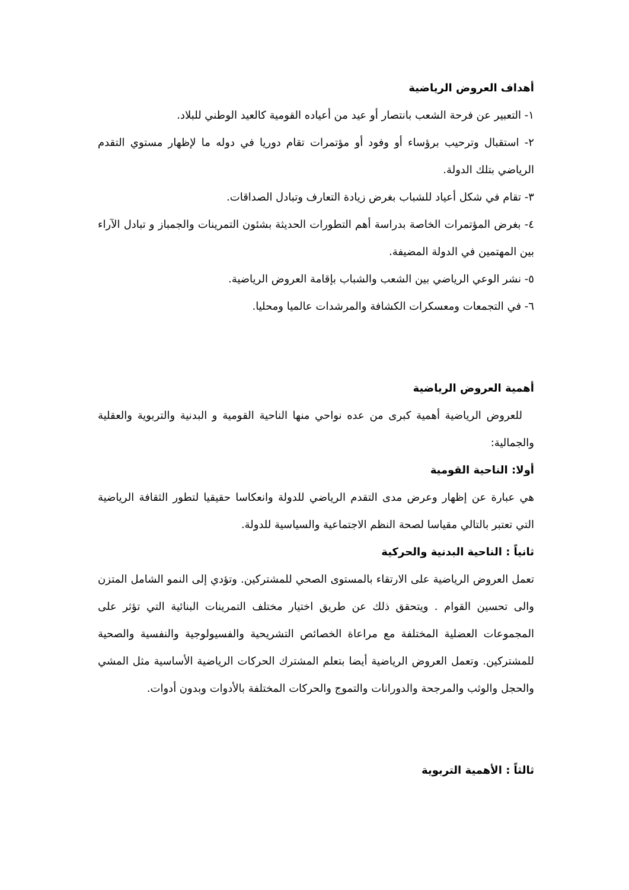أهداف العروض الرياضية
١- التعبير عن فرحة الشعب بانتصار أو عيد من أعياده القومية كالعيد الوطني للبلاد.
٢- استقبال وترحيب برؤساء أو وفود أو مؤتمرات تقام دوريا في دوله ما لإظهار مستوي التقدم الرياضي بتلك الدولة.
٣- تقام في شكل أعياد للشباب بغرض زيادة التعارف وتبادل الصداقات.
٤- بغرض المؤتمرات الخاصة بدراسة أهم التطورات الحديثة بشئون التمرينات والجمباز و تبادل الآراء بين المهتمين في الدولة المضيفة.
٥- نشر الوعي الرياضي بين الشعب والشباب بإقامة العروض الرياضية.
٦- في التجمعات ومعسكرات الكشافة والمرشدات عالميا ومحليا.
أهمية العروض الرياضية
للعروض الرياضية أهمية كبرى من عده نواحي منها الناحية القومية و البدنية والتربوية والعقلية والجمالية:
أولا: الناحية القومية
هي عبارة عن إظهار وعرض مدى التقدم الرياضي للدولة وانعكاسا حقيقيا لتطور الثقافة الرياضية التي تعتبر بالتالي مقياسا لصحة النظم الاجتماعية والسياسية للدولة.
ثانياً : الناحية البدنية والحركية
تعمل العروض الرياضية على الارتقاء بالمستوى الصحي للمشتركين. وتؤدي إلى النمو الشامل المتزن والى تحسين القوام . ويتحقق ذلك عن طريق اختيار مختلف التمرينات البنائية التي تؤثر على المجموعات العضلية المختلفة مع مراعاة الخصائص التشريحية والفسيولوجية والنفسية والصحية للمشتركين. وتعمل العروض الرياضية أيضا بتعلم المشترك الحركات الرياضية الأساسية مثل المشي والحجل والوثب والمرجحة والدورانات والتموج والحركات المختلفة بالأدوات وبدون أدوات.
ثالثاً : الأهمية التربوية